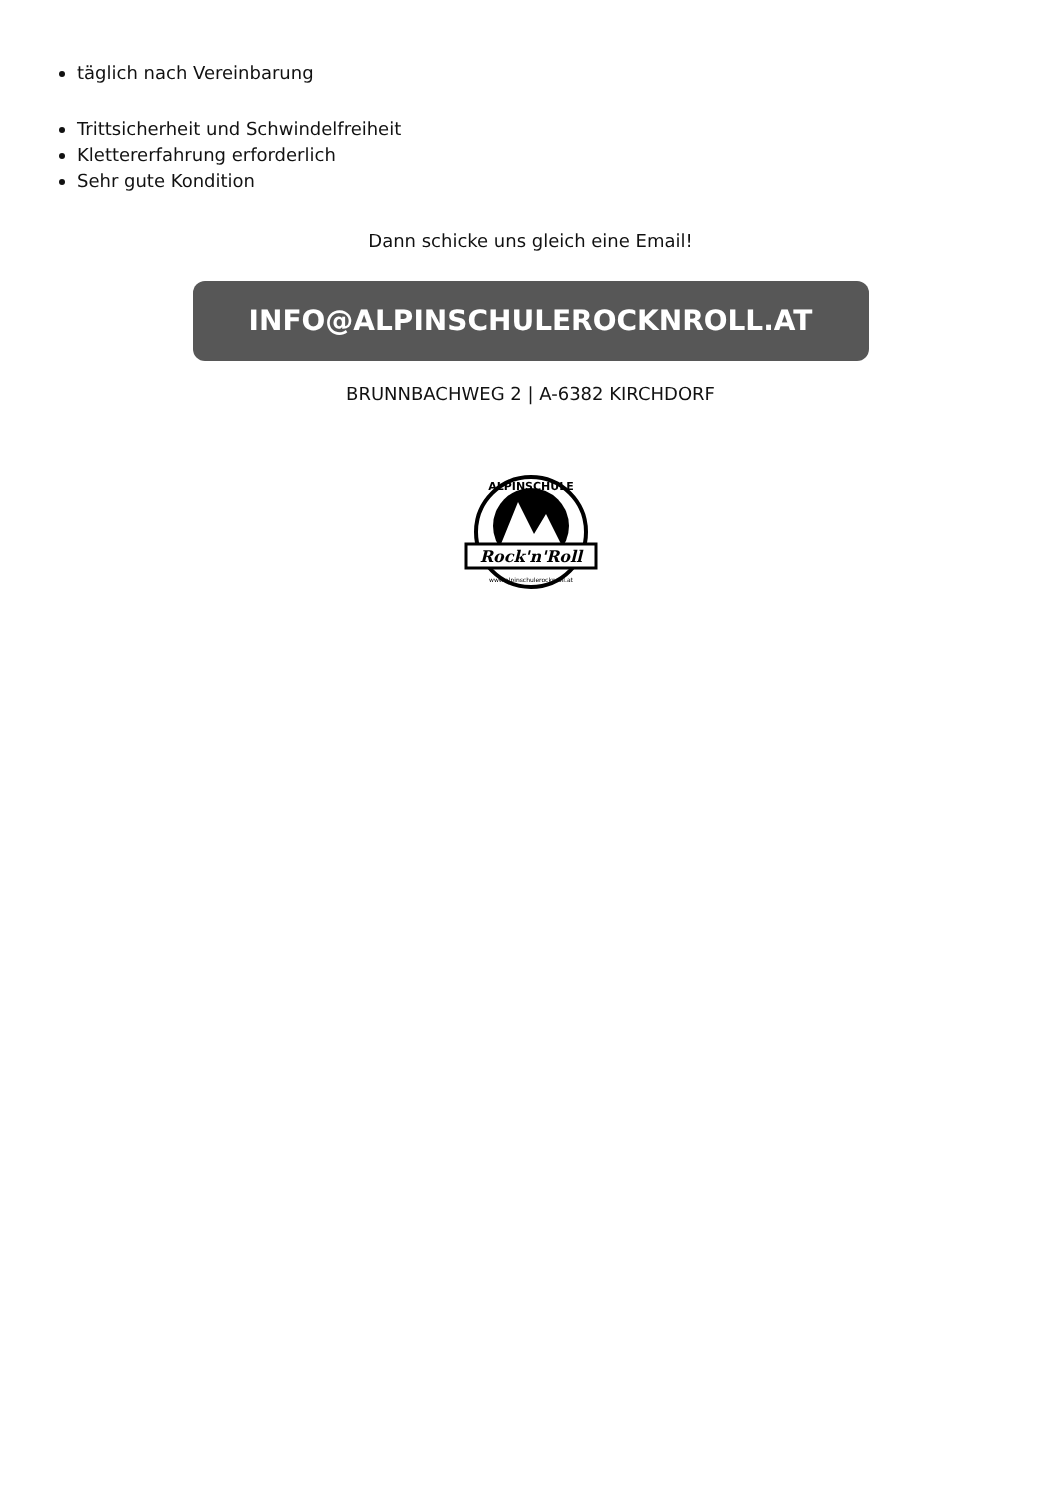täglich nach Vereinbarung
Trittsicherheit und Schwindelfreiheit
Klettererfahrung erforderlich
Sehr gute Kondition
Dann schicke uns gleich eine Email!
INFO@ALPINSCHULEROCKNROLL.AT
BRUNNBACHWEG 2 | A-6382 KIRCHDORF
Rock'n'Roll
ALPINSCHULE
www.alpinschulerocknroll.at